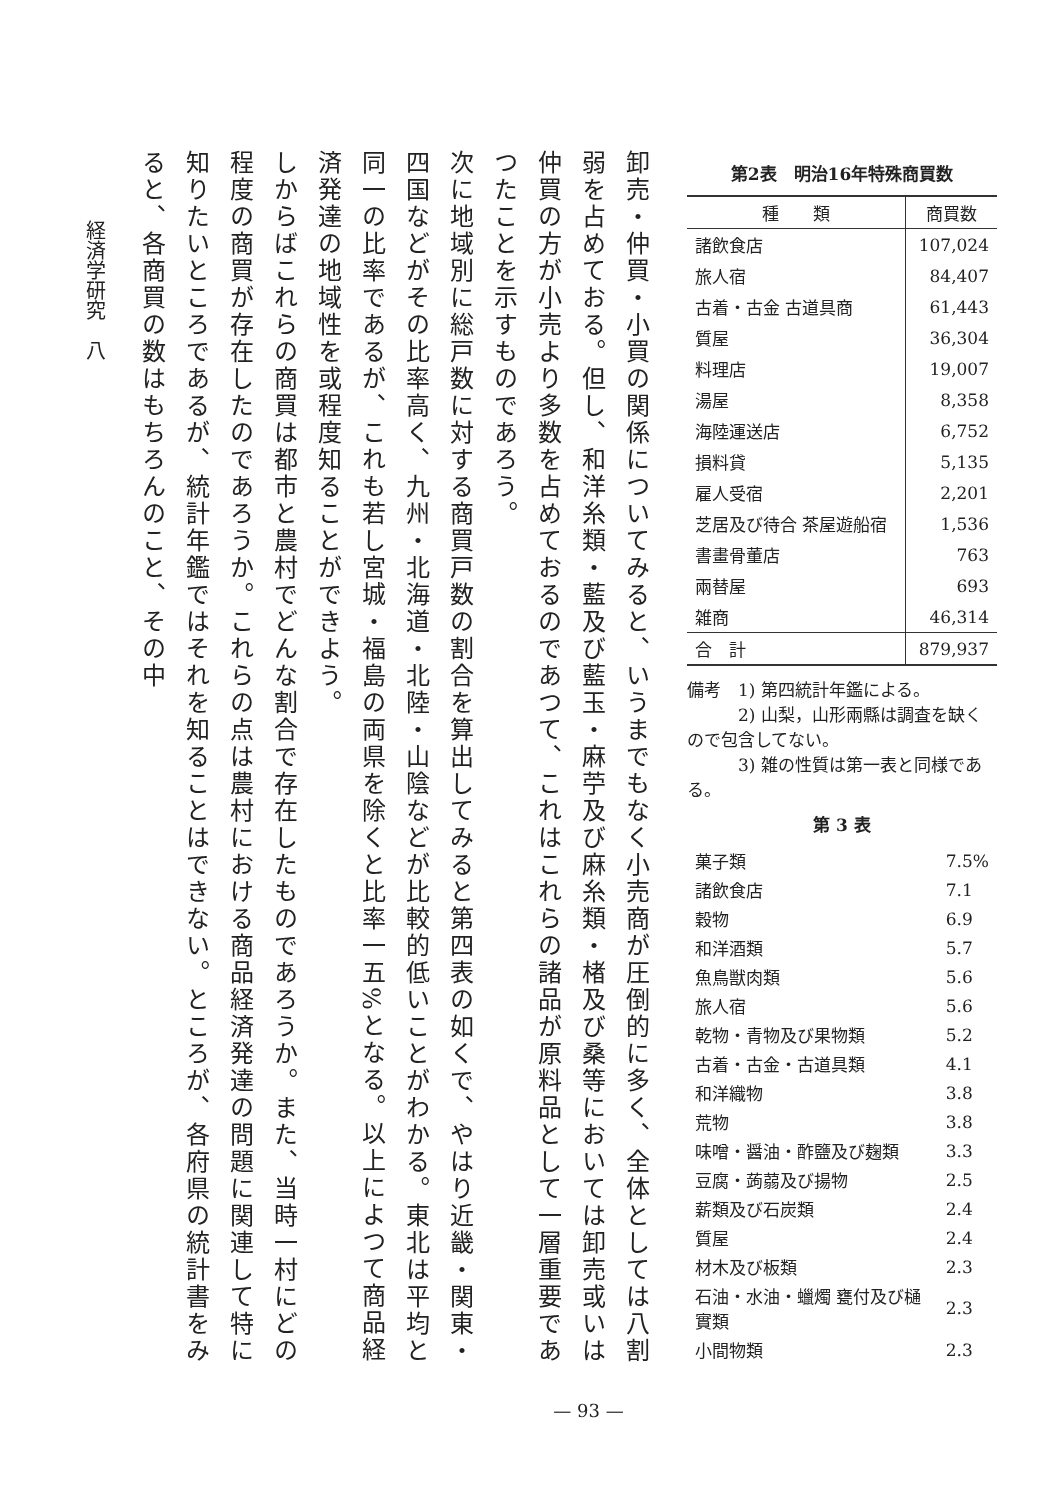第2表　明治16年特殊商買数
| 種 類 | 商買数 |
| --- | --- |
| 諸飲食店 | 107,024 |
| 旅人宿 | 84,407 |
| 古着・古金 古道具商 | 61,443 |
| 質屋 | 36,304 |
| 料理店 | 19,007 |
| 湯屋 | 8,358 |
| 海陸運送店 | 6,752 |
| 損料貸 | 5,135 |
| 雇人受宿 | 2,201 |
| 芝居及び待合 茶屋遊船宿 | 1,536 |
| 書畫骨董店 | 763 |
| 兩替屋 | 693 |
| 雑商 | 46,314 |
| 合 計 | 879,937 |
備考　1) 第四統計年鑑による。
　　　2) 山梨，山形兩縣は調査を缺くので包含してない。
　　　3) 雑の性質は第一表と同様である。
第 3 表
| 菓子類 | 7.5% |
| 諸飲食店 | 7.1 |
| 穀物 | 6.9 |
| 和洋酒類 | 5.7 |
| 魚鳥獣肉類 | 5.6 |
| 旅人宿 | 5.6 |
| 乾物・青物及び果物類 | 5.2 |
| 古着・古金・古道具類 | 4.1 |
| 和洋織物 | 3.8 |
| 荒物 | 3.8 |
| 味噌・醤油・酢鹽及び麹類 | 3.3 |
| 豆腐・蒟蒻及び揚物 | 2.5 |
| 薪類及び石炭類 | 2.4 |
| 質屋 | 2.4 |
| 材木及び板類 | 2.3 |
| 石油・水油・蠟燭 甕付及び樋實類 | 2.3 |
| 小間物類 | 2.3 |
卸売・仲買・小買の関係についてみると、いうまでもなく小売商が圧倒的に多く、全体としては八割弱を占めておる。但し、和洋糸類・藍及び藍玉・麻苧及び麻糸類・楮及び桑等においては卸売或いは仲買の方が小売より多数を占めておるのであつて、これはこれらの諸品が原料品として一層重要であつたことを示すものであろう。
次に地域別に総戸数に対する商買戸数の割合を算出してみると第四表の如くで、やはり近畿・関東・四国などがその比率高く、九州・北海道・北陸・山陰などが比較的低いことがわかる。東北は平均と同一の比率であるが、これも若し宮城・福島の両県を除くと比率一五%となる。以上によつて商品経済発達の地域性を或程度知ることができよう。
しからばこれらの商買は都市と農村でどんな割合で存在したものであろうか。また、当時一村にどの程度の商買が存在したのであろうか。これらの点は農村における商品経済発達の問題に関連して特に知りたいところであるが、統計年鑑ではそれを知ることはできない。ところが、各府県の統計書をみると、各商買の数はもちろんのこと、その中
経済学研究　八
— 93 —